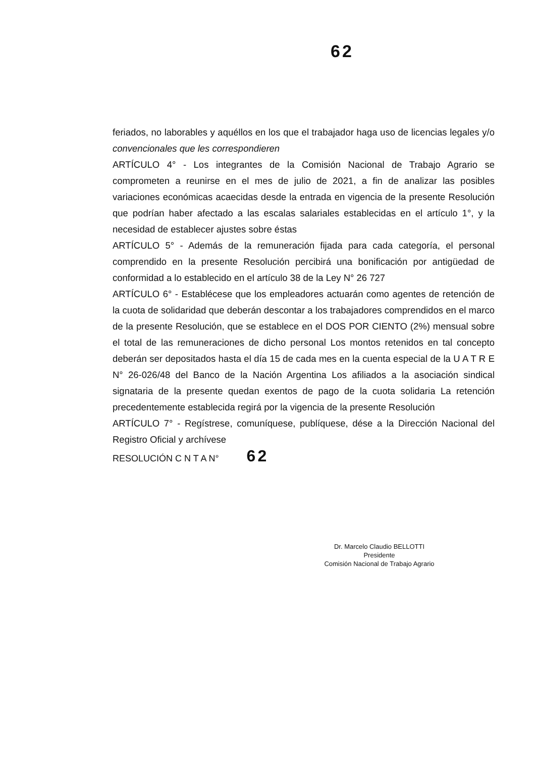62
feriados, no laborables y aquéllos en los que el trabajador haga uso de licencias legales y/o convencionales que les correspondieren
ARTÍCULO 4° - Los integrantes de la Comisión Nacional de Trabajo Agrario se comprometen a reunirse en el mes de julio de 2021, a fin de analizar las posibles variaciones económicas acaecidas desde la entrada en vigencia de la presente Resolución que podrían haber afectado a las escalas salariales establecidas en el artículo 1°, y la necesidad de establecer ajustes sobre éstas
ARTÍCULO 5° - Además de la remuneración fijada para cada categoría, el personal comprendido en la presente Resolución percibirá una bonificación por antigüedad de conformidad a lo establecido en el artículo 38 de la Ley N° 26 727
ARTÍCULO 6° - Establécese que los empleadores actuarán como agentes de retención de la cuota de solidaridad que deberán descontar a los trabajadores comprendidos en el marco de la presente Resolución, que se establece en el DOS POR CIENTO (2%) mensual sobre el total de las remuneraciones de dicho personal Los montos retenidos en tal concepto deberán ser depositados hasta el día 15 de cada mes en la cuenta especial de la U A T R E N° 26-026/48 del Banco de la Nación Argentina Los afiliados a la asociación sindical signataria de la presente quedan exentos de pago de la cuota solidaria La retención precedentemente establecida regirá por la vigencia de la presente Resolución
ARTÍCULO 7° - Regístrese, comuníquese, publíquese, dése a la Dirección Nacional del Registro Oficial y archívese
RESOLUCIÓN C N T A N° 62
Dr. Marcelo Claudio BELLOTTI
Presidente
Comisión Nacional de Trabajo Agrario